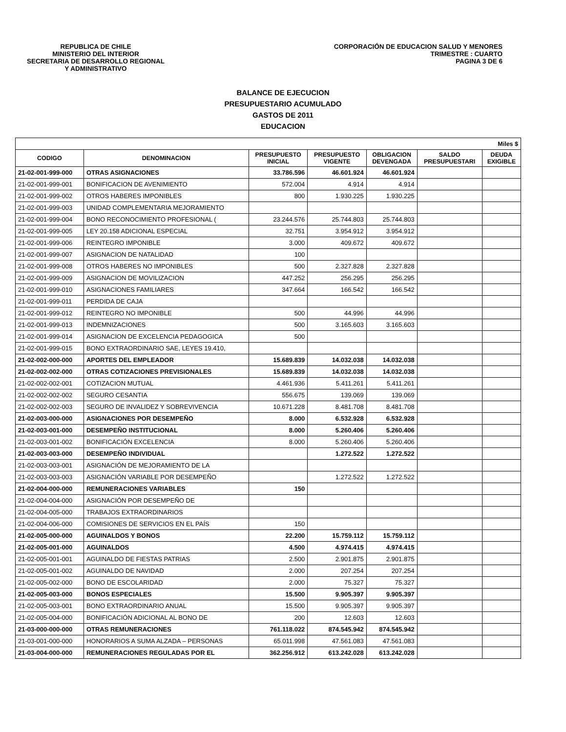REPUBLICA DE CHILE
MINISTERIO DEL INTERIOR
SECRETARIA DE DESARROLLO REGIONAL
Y ADMINISTRATIVO
CORPORACIÓN DE EDUCACION SALUD Y MENORES
TRIMESTRE : CUARTO
PAGINA 3 DE 6
BALANCE DE EJECUCION
PRESUPUESTARIO ACUMULADO
GASTOS DE 2011
EDUCACION
| Miles $ | | | | | | |
| --- | --- | --- | --- | --- | --- | --- |
| CODIGO | DENOMINACION | PRESUPUESTO INICIAL | PRESUPUESTO VIGENTE | OBLIGACION DEVENGADA | SALDO PRESUPUESTARI | DEUDA EXIGIBLE |
| 21-02-001-999-000 | OTRAS ASIGNACIONES | 33.786.596 | 46.601.924 | 46.601.924 | | |
| 21-02-001-999-001 | BONIFICACION DE AVENIMIENTO | 572.004 | 4.914 | 4.914 | | |
| 21-02-001-999-002 | OTROS HABERES IMPONIBLES | 800 | 1.930.225 | 1.930.225 | | |
| 21-02-001-999-003 | UNIDAD COMPLEMENTARIA MEJORAMIENTO | | | | | |
| 21-02-001-999-004 | BONO RECONOCIMIENTO PROFESIONAL ( | 23.244.576 | 25.744.803 | 25.744.803 | | |
| 21-02-001-999-005 | LEY 20.158 ADICIONAL ESPECIAL | 32.751 | 3.954.912 | 3.954.912 | | |
| 21-02-001-999-006 | REINTEGRO IMPONIBLE | 3.000 | 409.672 | 409.672 | | |
| 21-02-001-999-007 | ASIGNACION DE NATALIDAD | 100 | | | | |
| 21-02-001-999-008 | OTROS HABERES NO IMPONIBLES | 500 | 2.327.828 | 2.327.828 | | |
| 21-02-001-999-009 | ASIGNACION DE MOVILIZACION | 447.252 | 256.295 | 256.295 | | |
| 21-02-001-999-010 | ASIGNACIONES FAMILIARES | 347.664 | 166.542 | 166.542 | | |
| 21-02-001-999-011 | PERDIDA DE CAJA | | | | | |
| 21-02-001-999-012 | REINTEGRO NO IMPONIBLE | 500 | 44.996 | 44.996 | | |
| 21-02-001-999-013 | INDEMNIZACIONES | 500 | 3.165.603 | 3.165.603 | | |
| 21-02-001-999-014 | ASIGNACION DE EXCELENCIA PEDAGOGICA | 500 | | | | |
| 21-02-001-999-015 | BONO EXTRAORDINARIO SAE, LEYES 19.410, | | | | | |
| 21-02-002-000-000 | APORTES DEL EMPLEADOR | 15.689.839 | 14.032.038 | 14.032.038 | | |
| 21-02-002-002-000 | OTRAS COTIZACIONES PREVISIONALES | 15.689.839 | 14.032.038 | 14.032.038 | | |
| 21-02-002-002-001 | COTIZACION MUTUAL | 4.461.936 | 5.411.261 | 5.411.261 | | |
| 21-02-002-002-002 | SEGURO CESANTIA | 556.675 | 139.069 | 139.069 | | |
| 21-02-002-002-003 | SEGURO DE INVALIDEZ Y SOBREVIVENCIA | 10.671.228 | 8.481.708 | 8.481.708 | | |
| 21-02-003-000-000 | ASIGNACIONES POR DESEMPEÑO | 8.000 | 6.532.928 | 6.532.928 | | |
| 21-02-003-001-000 | DESEMPEÑO INSTITUCIONAL | 8.000 | 5.260.406 | 5.260.406 | | |
| 21-02-003-001-002 | BONIFICACIÓN EXCELENCIA | 8.000 | 5.260.406 | 5.260.406 | | |
| 21-02-003-003-000 | DESEMPEÑO INDIVIDUAL | | 1.272.522 | 1.272.522 | | |
| 21-02-003-003-001 | ASIGNACIÓN DE MEJORAMIENTO DE LA | | | | | |
| 21-02-003-003-003 | ASIGNACIÓN VARIABLE POR DESEMPEÑO | | 1.272.522 | 1.272.522 | | |
| 21-02-004-000-000 | REMUNERACIONES VARIABLES | 150 | | | | |
| 21-02-004-004-000 | ASIGNACIÓN POR DESEMPEÑO DE | | | | | |
| 21-02-004-005-000 | TRABAJOS EXTRAORDINARIOS | | | | | |
| 21-02-004-006-000 | COMISIONES DE SERVICIOS EN EL PAÍS | 150 | | | | |
| 21-02-005-000-000 | AGUINALDOS Y BONOS | 22.200 | 15.759.112 | 15.759.112 | | |
| 21-02-005-001-000 | AGUINALDOS | 4.500 | 4.974.415 | 4.974.415 | | |
| 21-02-005-001-001 | AGUINALDO DE FIESTAS PATRIAS | 2.500 | 2.901.875 | 2.901.875 | | |
| 21-02-005-001-002 | AGUINALDO DE NAVIDAD | 2.000 | 207.254 | 207.254 | | |
| 21-02-005-002-000 | BONO DE ESCOLARIDAD | 2.000 | 75.327 | 75.327 | | |
| 21-02-005-003-000 | BONOS ESPECIALES | 15.500 | 9.905.397 | 9.905.397 | | |
| 21-02-005-003-001 | BONO EXTRAORDINARIO ANUAL | 15.500 | 9.905.397 | 9.905.397 | | |
| 21-02-005-004-000 | BONIFICACIÓN ADICIONAL AL BONO DE | 200 | 12.603 | 12.603 | | |
| 21-03-000-000-000 | OTRAS REMUNERACIONES | 761.118.022 | 874.545.942 | 874.545.942 | | |
| 21-03-001-000-000 | HONORARIOS A SUMA ALZADA – PERSONAS | 65.011.998 | 47.561.083 | 47.561.083 | | |
| 21-03-004-000-000 | REMUNERACIONES REGULADAS POR EL | 362.256.912 | 613.242.028 | 613.242.028 | | |